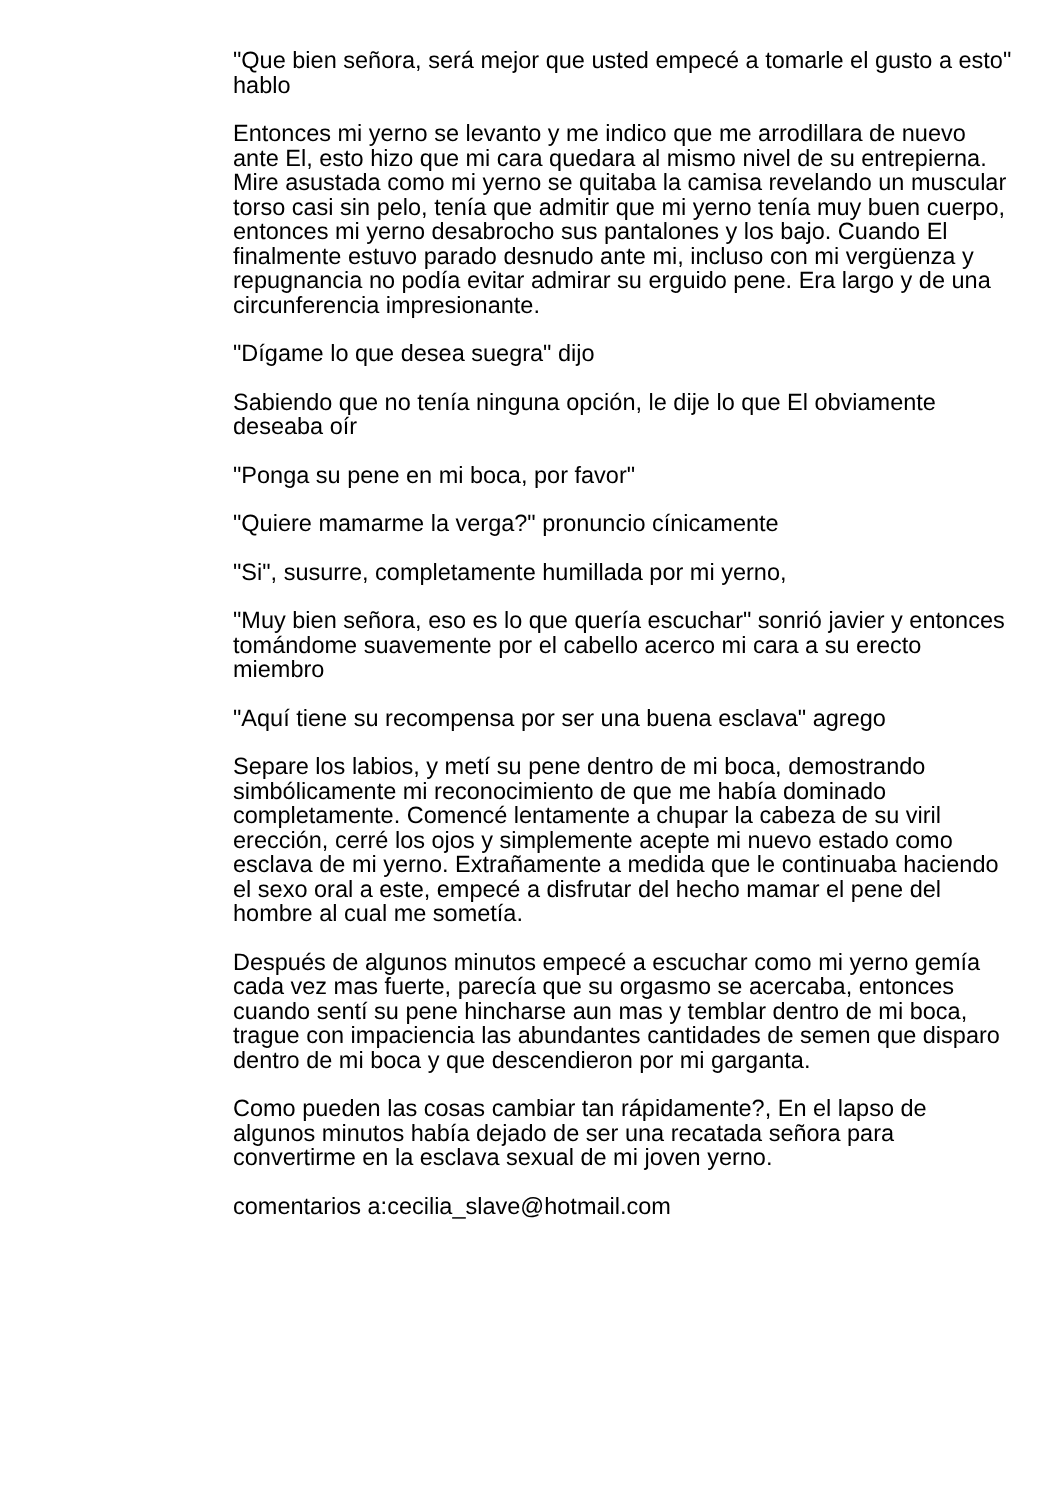"Que bien señora, será mejor que usted empecé a tomarle el gusto a esto" hablo
Entonces mi yerno se levanto y me indico que me arrodillara de nuevo ante El, esto hizo que mi cara quedara al mismo nivel de su entrepierna. Mire asustada como mi yerno se quitaba la camisa revelando un muscular torso casi sin pelo, tenía que admitir que mi yerno tenía muy buen cuerpo, entonces mi yerno desabrocho sus pantalones y los bajo. Cuando El finalmente estuvo parado desnudo ante mi, incluso con mi vergüenza y repugnancia no podía evitar admirar su erguido pene. Era largo y de una circunferencia impresionante.
"Dígame lo que desea suegra" dijo
Sabiendo que no tenía ninguna opción, le dije lo que El obviamente deseaba oír
"Ponga su pene en mi boca, por favor"
"Quiere mamarme la verga?" pronuncio cínicamente
"Si", susurre, completamente humillada por mi yerno,
"Muy bien señora, eso es lo que quería escuchar" sonrió javier y entonces tomándome suavemente por el cabello acerco mi cara a su erecto miembro
"Aquí tiene su recompensa por ser una buena esclava" agrego
Separe los labios, y metí su pene dentro de mi boca, demostrando simbólicamente mi reconocimiento de que me había dominado completamente. Comencé lentamente a chupar la cabeza de su viril erección, cerré los ojos y simplemente acepte mi nuevo estado como esclava de mi yerno. Extrañamente a medida que le continuaba haciendo el sexo oral a este, empecé a disfrutar del hecho mamar el pene del hombre al cual me sometía.
Después de algunos minutos empecé a escuchar como mi yerno gemía cada vez mas fuerte, parecía que su orgasmo se acercaba, entonces cuando sentí su pene hincharse aun mas y temblar dentro de mi boca, trague con impaciencia las abundantes cantidades de semen que disparo dentro de mi boca y que descendieron por mi garganta.
Como pueden las cosas cambiar tan rápidamente?, En el lapso de algunos minutos había dejado de ser una recatada señora para convertirme en la esclava sexual de mi joven yerno.
comentarios a:cecilia_slave@hotmail.com